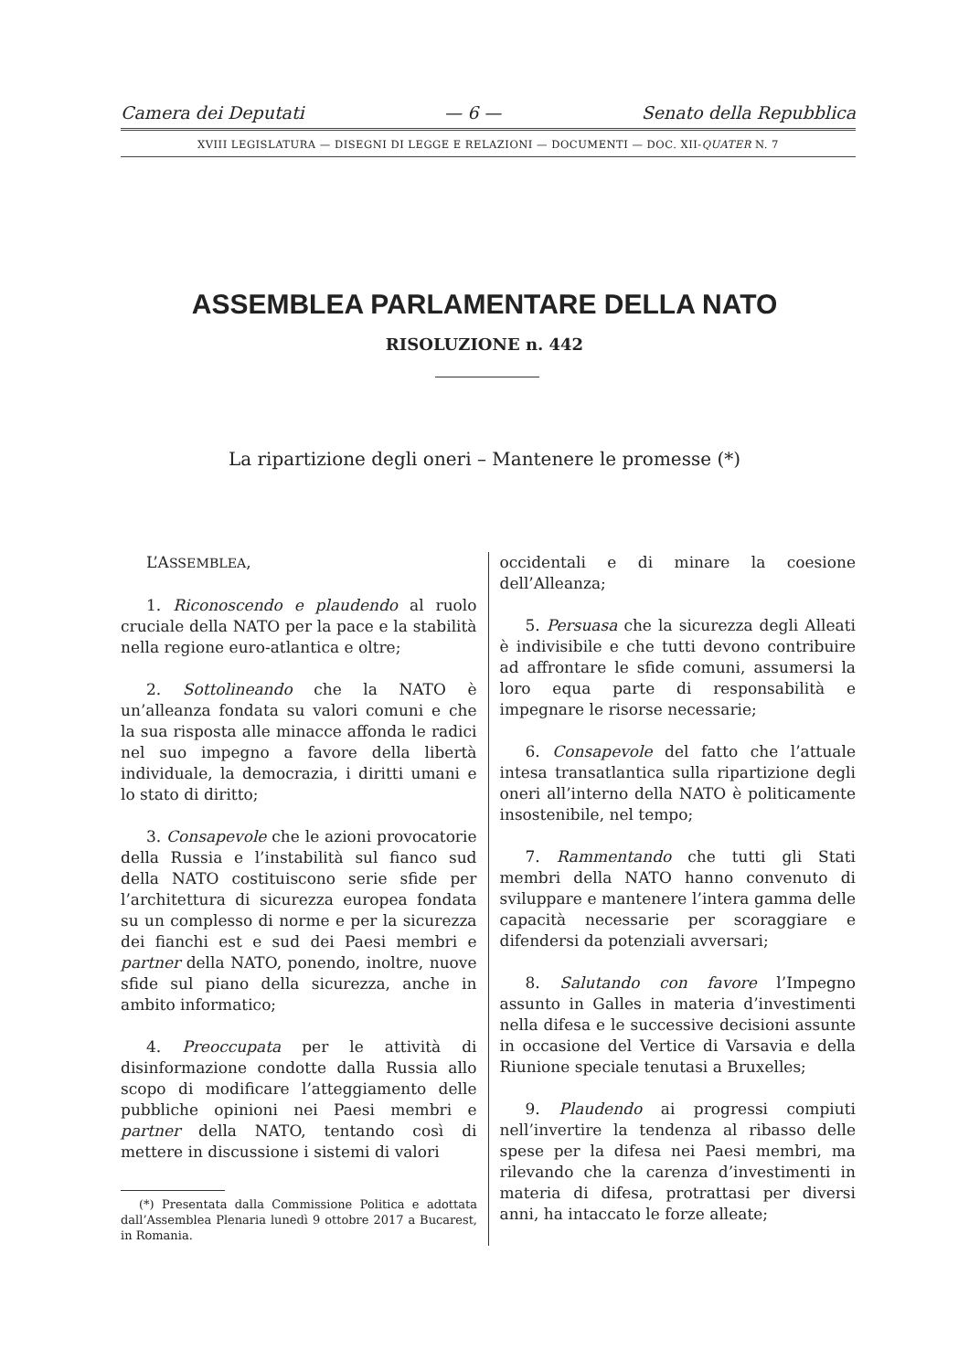Camera dei Deputati — 6 — Senato della Repubblica
XVIII LEGISLATURA — DISEGNI DI LEGGE E RELAZIONI — DOCUMENTI — DOC. XII-QUATER N. 7
ASSEMBLEA PARLAMENTARE DELLA NATO
RISOLUZIONE n. 442
La ripartizione degli oneri – Mantenere le promesse (*)
L’ASSEMBLEA,
1. Riconoscendo e plaudendo al ruolo cruciale della NATO per la pace e la stabilità nella regione euro-atlantica e oltre;
2. Sottolineando che la NATO è un’alleanza fondata su valori comuni e che la sua risposta alle minacce affonda le radici nel suo impegno a favore della libertà individuale, la democrazia, i diritti umani e lo stato di diritto;
3. Consapevole che le azioni provocatorie della Russia e l’instabilità sul fianco sud della NATO costituiscono serie sfide per l’architettura di sicurezza europea fondata su un complesso di norme e per la sicurezza dei fianchi est e sud dei Paesi membri e partner della NATO, ponendo, inoltre, nuove sfide sul piano della sicurezza, anche in ambito informatico;
4. Preoccupata per le attività di disinformazione condotte dalla Russia allo scopo di modificare l’atteggiamento delle pubbliche opinioni nei Paesi membri e partner della NATO, tentando così di mettere in discussione i sistemi di valori
(*) Presentata dalla Commissione Politica e adottata dall’Assemblea Plenaria lunedì 9 ottobre 2017 a Bucarest, in Romania.
occidentali e di minare la coesione dell’Alleanza;
5. Persuasa che la sicurezza degli Alleati è indivisibile e che tutti devono contribuire ad affrontare le sfide comuni, assumersi la loro equa parte di responsabilità e impegnare le risorse necessarie;
6. Consapevole del fatto che l’attuale intesa transatlantica sulla ripartizione degli oneri all’interno della NATO è politicamente insostenibile, nel tempo;
7. Rammentando che tutti gli Stati membri della NATO hanno convenuto di sviluppare e mantenere l’intera gamma delle capacità necessarie per scoraggiare e difendersi da potenziali avversari;
8. Salutando con favore l’Impegno assunto in Galles in materia d’investimenti nella difesa e le successive decisioni assunte in occasione del Vertice di Varsavia e della Riunione speciale tenutasi a Bruxelles;
9. Plaudendo ai progressi compiuti nell’invertire la tendenza al ribasso delle spese per la difesa nei Paesi membri, ma rilevando che la carenza d’investimenti in materia di difesa, protrattasi per diversi anni, ha intaccato le forze alleate;